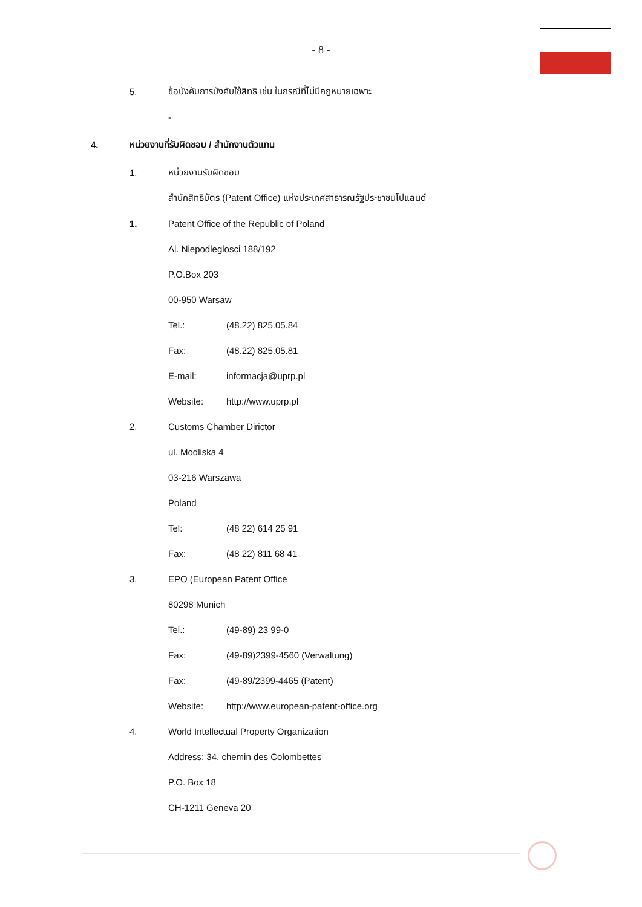- 8 -
5. ข้อบังคับการบังคับใช้สิทธิ เช่น ในกรณีที่ไม่มีกฎหมายเฉพาะ
-
4. หน่วยงานที่รับผิดชอบ / สำนักงานตัวแทน
1. หน่วยงานรับผิดชอบ
สำนักสิทธิบัตร (Patent Office) แห่งประเทศสาธารณรัฐประชาชนโปแลนด์
1. Patent Office of the Republic of Poland
Al. Niepodleglosci 188/192
P.O.Box 203
00-950 Warsaw
Tel.: (48.22) 825.05.84
Fax: (48.22) 825.05.81
E-mail: informacja@uprp.pl
Website: http://www.uprp.pl
2. Customs Chamber Dirictor
ul. Modliska 4
03-216 Warszawa
Poland
Tel: (48 22) 614 25 91
Fax: (48 22) 811 68 41
3. EPO (European Patent Office
80298 Munich
Tel.: (49-89) 23 99-0
Fax: (49-89)2399-4560 (Verwaltung)
Fax: (49-89/2399-4465 (Patent)
Website: http://www.european-patent-office.org
4. World Intellectual Property Organization
Address: 34, chemin des Colombettes
P.O. Box 18
CH-1211 Geneva 20